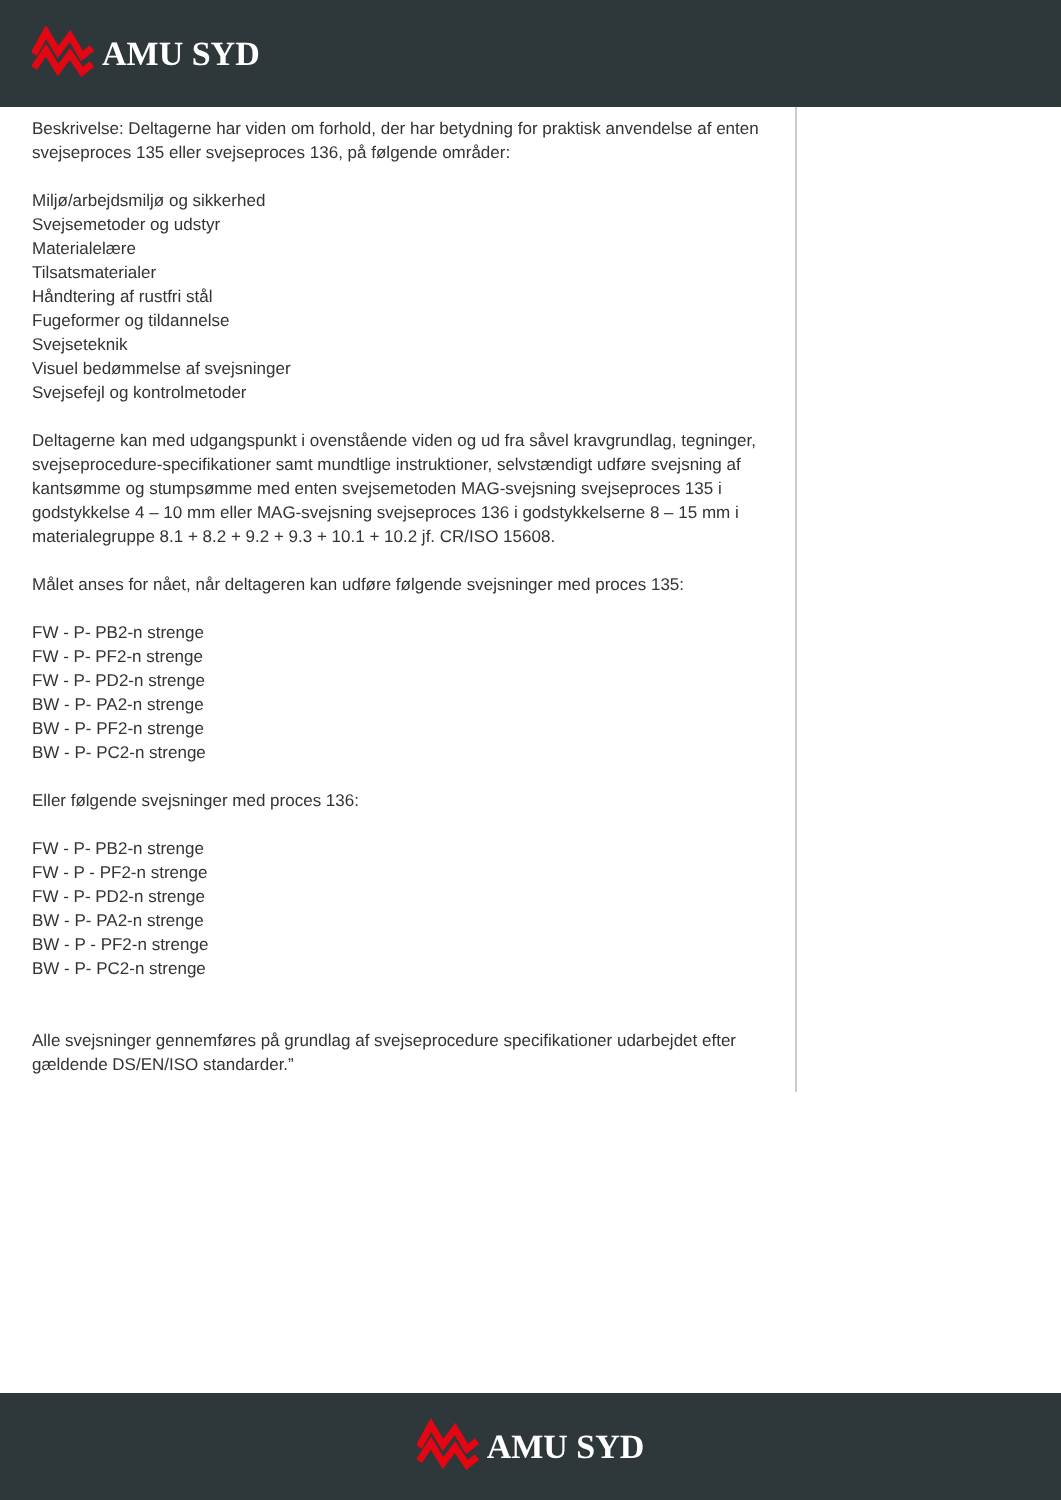AMU SYD
Beskrivelse: Deltagerne har viden om forhold, der har betydning for praktisk anvendelse af enten svejseproces 135 eller svejseproces 136, på følgende områder:
Miljø/arbejdsmiljø og sikkerhed
Svejsemetoder og udstyr
Materialelære
Tilsatsmaterialer
Håndtering af rustfri stål
Fugeformer og tildannelse
Svejseteknik
Visuel bedømmelse af svejsninger
Svejsefejl og kontrolmetoder
Deltagerne kan med udgangspunkt i ovenstående viden og ud fra såvel kravgrundlag, tegninger, svejseprocedure-specifikationer samt mundtlige instruktioner, selvstændigt udføre svejsning af kantsømme og stumpsømme med enten svejsemetoden MAG-svejsning svejseproces 135 i godstykkelse 4 – 10 mm eller MAG-svejsning svejseproces 136 i godstykkelserne 8 – 15 mm i materialegruppe 8.1 + 8.2 + 9.2 + 9.3 + 10.1 + 10.2 jf. CR/ISO 15608.
Målet anses for nået, når deltageren kan udføre følgende svejsninger med proces 135:
FW - P- PB2-n strenge
FW - P- PF2-n strenge
FW - P- PD2-n strenge
BW - P- PA2-n strenge
BW - P- PF2-n strenge
BW - P- PC2-n strenge
Eller følgende svejsninger med proces 136:
FW - P- PB2-n strenge
FW - P - PF2-n strenge
FW - P- PD2-n strenge
BW - P- PA2-n strenge
BW - P - PF2-n strenge
BW - P- PC2-n strenge
Alle svejsninger gennemføres på grundlag af svejseprocedure specifikationer udarbejdet efter gældende DS/EN/ISO standarder.”
AMU SYD